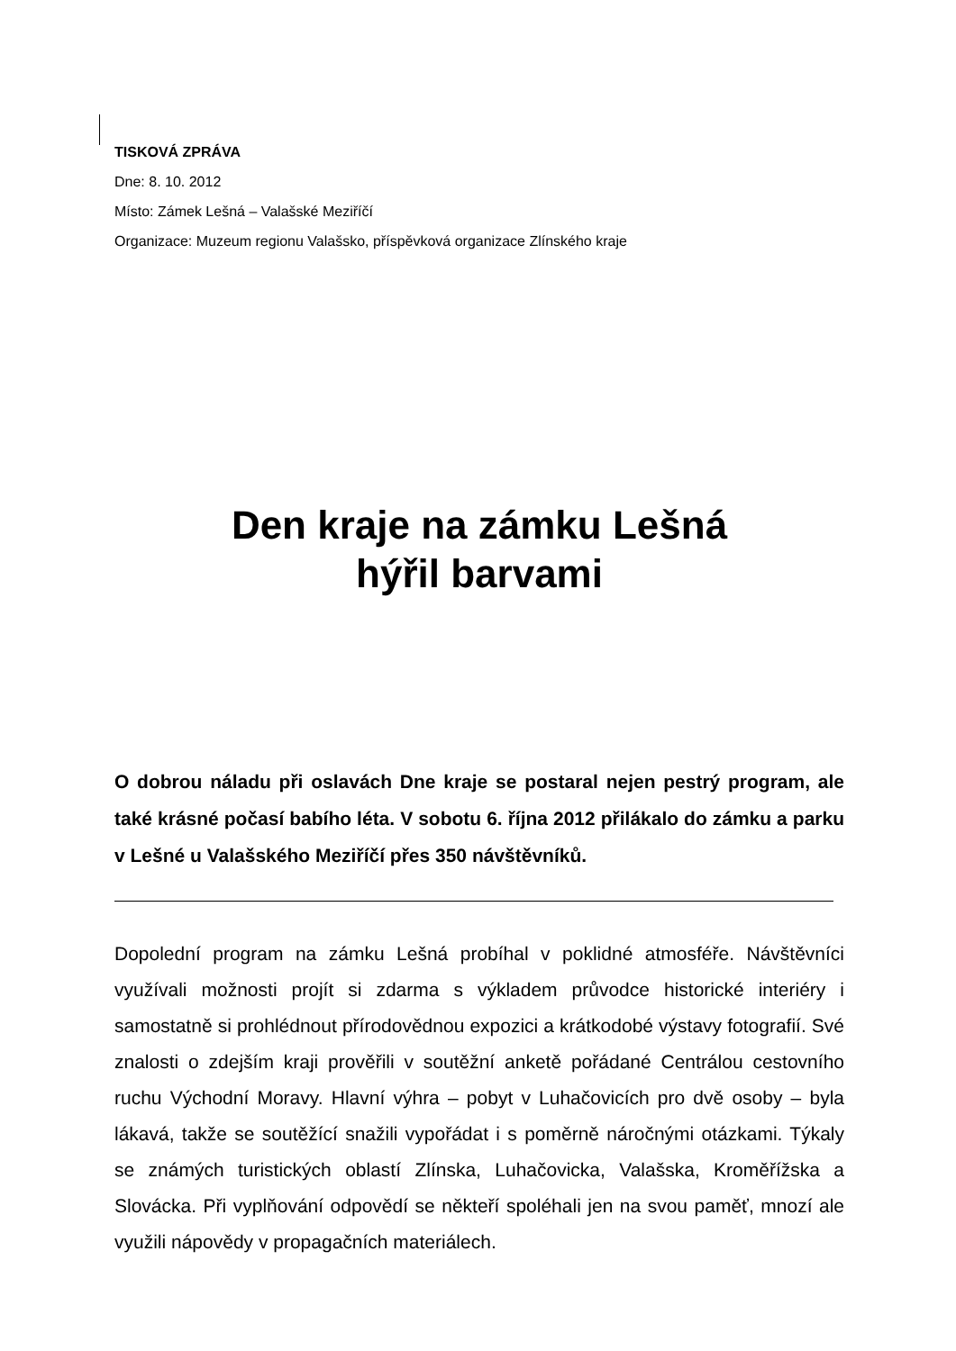TISKOVÁ ZPRÁVA
Dne: 8. 10. 2012
Místo: Zámek Lešná – Valašské Meziříčí
Organizace: Muzeum regionu Valašsko, příspěvková organizace Zlínského kraje
Den kraje na zámku Lešná
hýřil barvami
O dobrou náladu při oslavách Dne kraje se postaral nejen pestrý program, ale také krásné počasí babího léta. V sobotu 6. října 2012 přilákalo do zámku a parku v Lešné u Valašského Meziříčí přes 350 návštěvníků.
Dopolední program na zámku Lešná probíhal v poklidné atmosféře. Návštěvníci využívali možnosti projít si zdarma s výkladem průvodce historické interiéry i samostatně si prohlédnout přírodovědnou expozici a krátkodobé výstavy fotografií. Své znalosti o zdejším kraji prověřili v soutěžní anketě pořádané Centrálou cestovního ruchu Východní Moravy. Hlavní výhra – pobyt v Luhačovicích pro dvě osoby – byla lákavá, takže se soutěžící snažili vypořádat i s poměrně náročnými otázkami. Týkaly se známých turistických oblastí Zlínska, Luhačovicka, Valašska, Kroměřížska a Slovácka. Při vyplňování odpovědí se někteří spoléhali jen na svou paměť, mnozí ale využili nápovědy v propagačních materiálech.